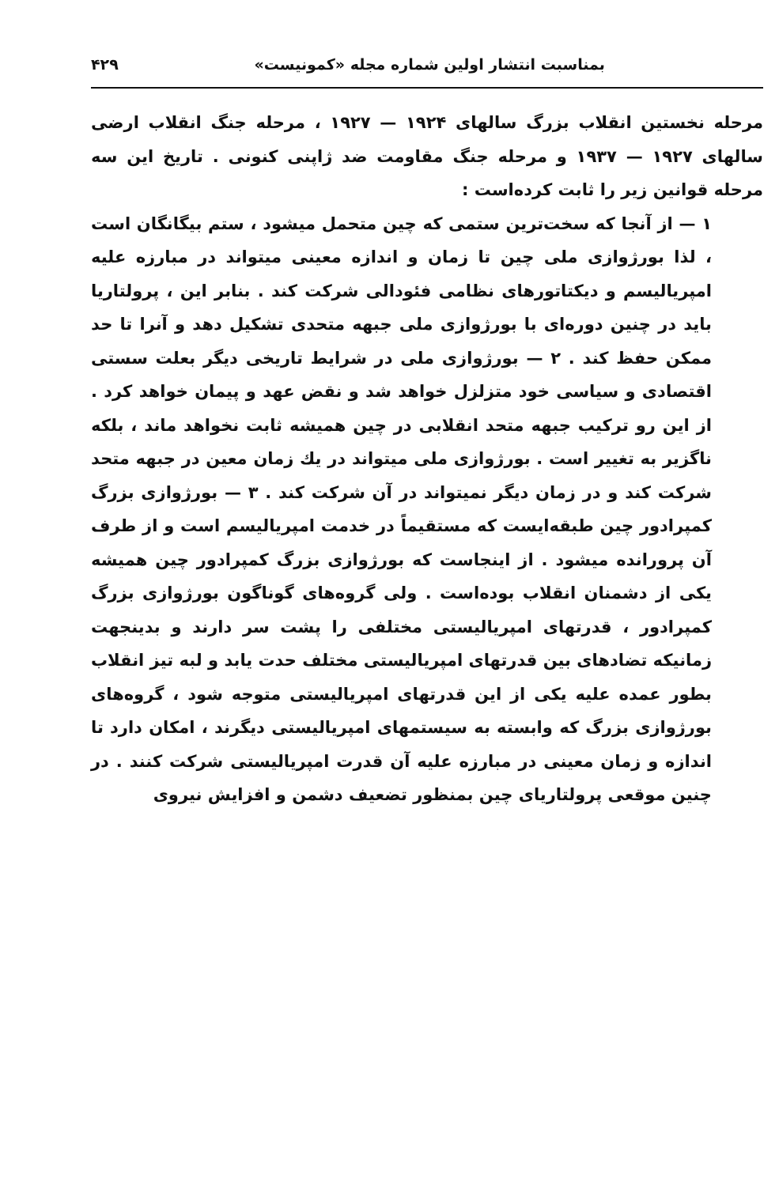بمناسبت انتشار اولین شماره مجله «کمونیست» ۴۲۹
مرحله نخستین انقلاب بزرگ سالهای ۱۹۲۴ — ۱۹۲۷ ، مرحله جنگ انقلاب ارضی سالهای ۱۹۲۷ — ۱۹۳۷ و مرحله جنگ مقاومت ضد ژاپنی کنونی . تاریخ این سه مرحله قوانین زیر را ثابت کرده‌است :
۱ — از آنجا که سخت‌ترین ستمی که چین متحمل میشود ، ستم بیگانگان است ، لذا بورژوازی ملی چین تا زمان و اندازه معینی میتواند در مبارزه علیه امپریالیسم و دیکتاتورهای نظامی فئودالی شرکت کند . بنابر این ، پرولتاریا باید در چنین دوره‌ای با بورژوازی ملی جبهه متحدی تشکیل دهد و آنرا تا حد ممکن حفظ کند . ۲ — بورژوازی ملی در شرایط تاریخی دیگر بعلت سستی اقتصادی و سیاسی خود متزلزل خواهد شد و نقض عهد و پیمان خواهد کرد . از این رو ترکیب جبهه متحد انقلابی در چین همیشه ثابت نخواهد ماند ، بلکه ناگزیر به تغییر است . بورژوازی ملی میتواند در یك زمان معین در جبهه متحد شرکت کند و در زمان دیگر نمیتواند در آن شرکت کند . ۳ — بورژوازی بزرگ کمپرادور چین طبقه‌ایست که مستقیماً در خدمت امپریالیسم است و از طرف آن پرورانده میشود . از اینجاست که بورژوازی بزرگ کمپرادور چین همیشه یکی از دشمنان انقلاب بوده‌است . ولی گروه‌های گوناگون بورژوازی بزرگ کمپرادور ، قدرتهای امپریالیستی مختلفی را پشت سر دارند و بدینجهت زمانیکه تضادهای بین قدرتهای امپریالیستی مختلف حدت یابد و لبه تیز انقلاب بطور عمده علیه یکی از این قدرتهای امپریالیستی متوجه شود ، گروه‌های بورژوازی بزرگ که وابسته به سیستمهای امپریالیستی دیگرند ، امکان دارد تا اندازه و زمان معینی در مبارزه علیه آن قدرت امپریالیستی شرکت کنند . در چنین موقعی پرولتاریای چین بمنظور تضعیف دشمن و افزایش نیروی